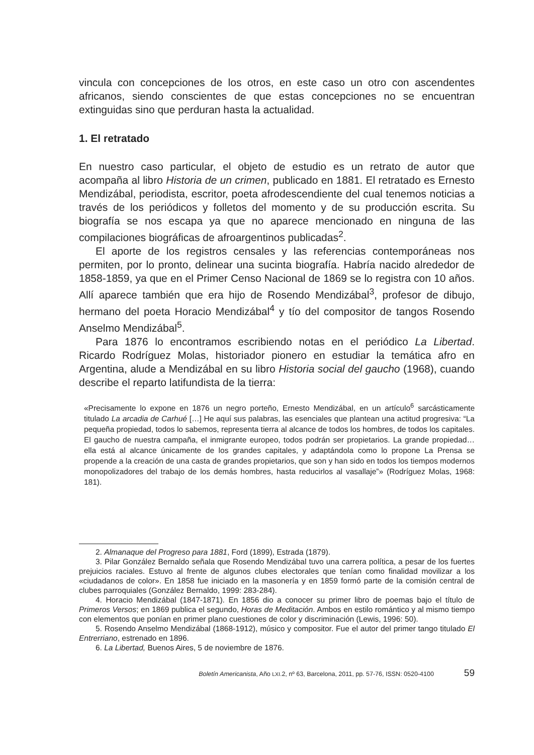vincula con concepciones de los otros, en este caso un otro con ascendentes africanos, siendo conscientes de que estas concepciones no se encuentran extinguidas sino que perduran hasta la actualidad.
1. El retratado
En nuestro caso particular, el objeto de estudio es un retrato de autor que acompaña al libro Historia de un crimen, publicado en 1881. El retratado es Ernesto Mendizábal, periodista, escritor, poeta afrodescendiente del cual tenemos noticias a través de los periódicos y folletos del momento y de su producción escrita. Su biografía se nos escapa ya que no aparece mencionado en ninguna de las compilaciones biográficas de afroargentinos publicadas<sup>2</sup>.
El aporte de los registros censales y las referencias contemporáneas nos permiten, por lo pronto, delinear una sucinta biografía. Habría nacido alrededor de 1858-1859, ya que en el Primer Censo Nacional de 1869 se lo registra con 10 años. Allí aparece también que era hijo de Rosendo Mendizábal<sup>3</sup>, profesor de dibujo, hermano del poeta Horacio Mendizábal<sup>4</sup> y tío del compositor de tangos Rosendo Anselmo Mendizábal<sup>5</sup>.
Para 1876 lo encontramos escribiendo notas en el periódico La Libertad. Ricardo Rodríguez Molas, historiador pionero en estudiar la temática afro en Argentina, alude a Mendizábal en su libro Historia social del gaucho (1968), cuando describe el reparto latifundista de la tierra:
«Precisamente lo expone en 1876 un negro porteño, Ernesto Mendizábal, en un artículo<sup>6</sup> sarcásticamente titulado La arcadia de Carhué […] He aquí sus palabras, las esenciales que plantean una actitud progresiva: “La pequeña propiedad, todos lo sabemos, representa tierra al alcance de todos los hombres, de todos los capitales. El gaucho de nuestra campaña, el inmigrante europeo, todos podrán ser propietarios. La grande propiedad… ella está al alcance únicamente de los grandes capitales, y adaptándola como lo propone La Prensa se propende a la creación de una casta de grandes propietarios, que son y han sido en todos los tiempos modernos monopolizadores del trabajo de los demás hombres, hasta reducirlos al vasallaje”» (Rodríguez Molas, 1968: 181).
2. Almanaque del Progreso para 1881, Ford (1899), Estrada (1879).
3. Pilar González Bernaldo señala que Rosendo Mendizábal tuvo una carrera política, a pesar de los fuertes prejuicios raciales. Estuvo al frente de algunos clubes electorales que tenían como finalidad movilizar a los «ciudadanos de color». En 1858 fue iniciado en la masonería y en 1859 formó parte de la comisión central de clubes parroquiales (González Bernaldo, 1999: 283-284).
4. Horacio Mendizábal (1847-1871). En 1856 dio a conocer su primer libro de poemas bajo el título de Primeros Versos; en 1869 publica el segundo, Horas de Meditación. Ambos en estilo romántico y al mismo tiempo con elementos que ponían en primer plano cuestiones de color y discriminación (Lewis, 1996: 50).
5. Rosendo Anselmo Mendizábal (1868-1912), músico y compositor. Fue el autor del primer tango titulado El Entrerriano, estrenado en 1896.
6. La Libertad, Buenos Aires, 5 de noviembre de 1876.
Boletín Americanista, Año LXI.2, nº 63, Barcelona, 2011, pp. 57-76, ISSN: 0520-4100 59